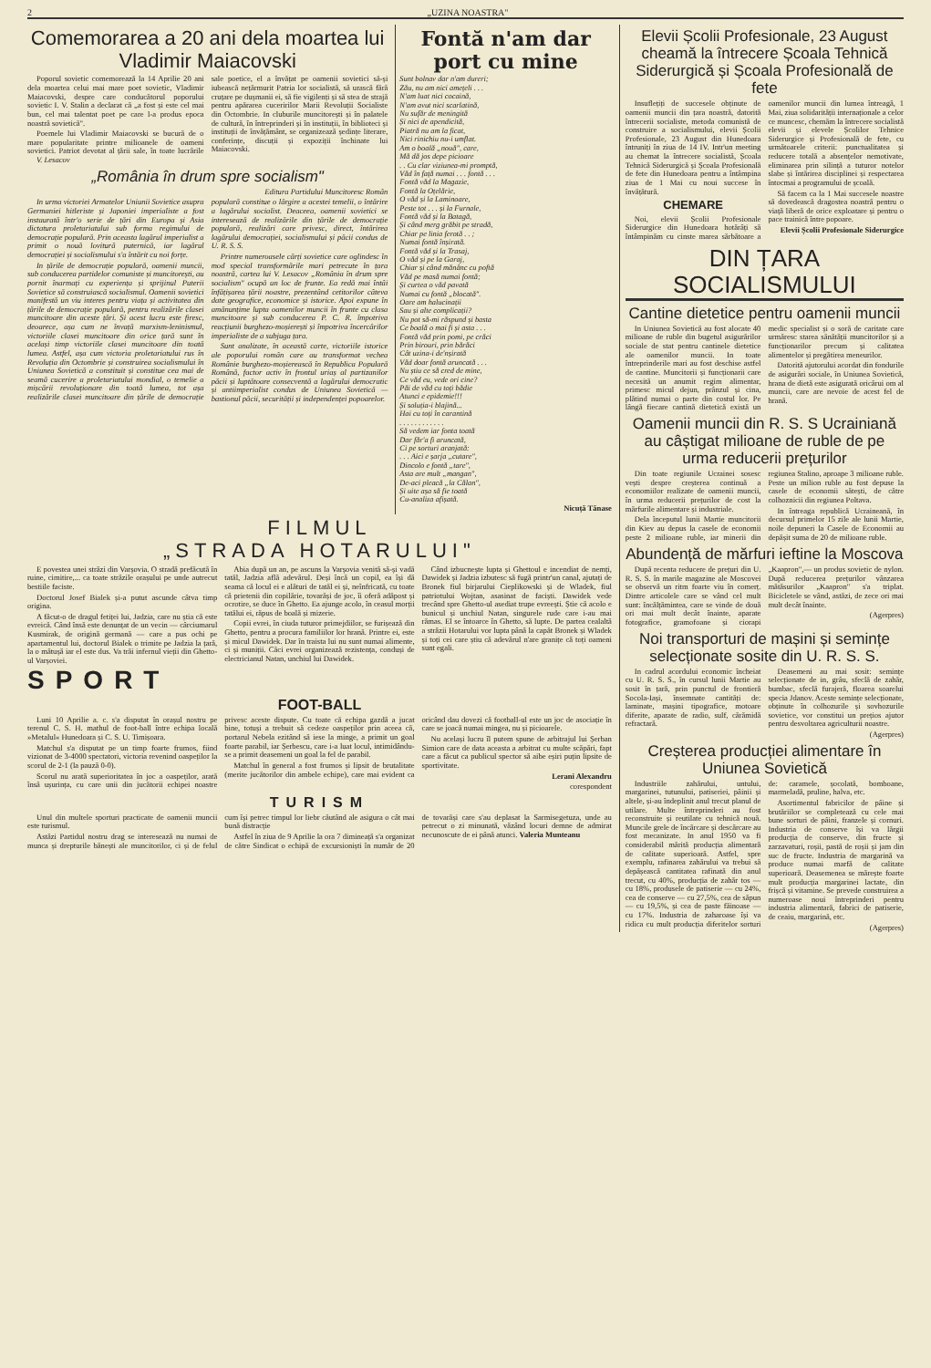2 „UZINA NOASTRA"
Comemorarea a 20 ani dela moartea lui Vladimir Maiacovski
Poporul sovietic comemorează la 14 Aprilie 20 ani dela moartea celui mai mare poet sovietic, Vladimir Maiacovski, despre care conducătorul poporului sovietic I. V. Stalin a declarat că „a fost și este cel mai bun, cel mai talentat poet pe care l-a produs epoca noastră sovietică".
Poemele lui Vladimir Maiacovski se bucură de o mare popularitate printre milioanele de oameni sovietici. Patriot devotat al țării sale, în toate lucrările sale poetice, el a învățat pe oamenii sovietici să-și iubească nețărmurit Patria lor socialistă, să urască fără cruțare pe dușmanii ei, să fie vigilenți și să stea de strajă pentru apărarea cuceririlor Marii Revoluții Socialiste din Octombrie. In cluburile muncitorești și în palatele de cultură, în întreprinderi și în instituții, în biblioteci și instituții de învățământ, se organizează ședințe literare, conferințe, discuții și expoziții închinate lui Maiacovski.
V. Lesacov
„România în drum spre socialism"
Editura Partidului Muncitoresc Român
In urma victoriei Armatelor Uniunii Sovietice asupra Germaniei hitleriste și Japoniei imperialiste a fost instaurată într'o serie de țări din Europa și Asia dictatura proletariatului sub forma regimului de democrație populară. Prin aceasta lagărul imperialist a primit o nouă lovitură puternică, iar lagărul democrației și socialismului s'a întărit cu noi forțe.
In țările de democrație populară, oamenii muncii, sub conducerea partidelor comuniste și muncitorești, au pornit înarmați cu experiența și sprijinul Puterii Sovietice să construiască socialismul. Oamenii sovietici manifestă un viu interes pentru viața și activitatea din țările de democrație populară, pentru realizările clasei muncitoare din aceste țări. Și acest lucru este firesc, deoarece, așa cum ne învață marxism-leninismul, victoriile clasei muncitoare din orice țară sunt în același timp victoriile clasei muncitoare din toată lumea. Astfel, așa cum victoria proletariatului rus în Revoluția din Octombrie și construirea socialismului în Uniunea Sovietică a constituit și constitue cea mai de seamă cucerire a proletariatului mondial, o temelie a mișcării revoluționare din toată lumea, tot așa realizările clasei muncitoare din țările de democrație populară constitue o lărgire a acestei temelii, o întărire a lagărului socialist. Deaceea, oamenii sovietici se interesează de realizările din țările de democrație populară, realizări care privesc, direct, întărirea lagărului democrației, socialismului și păcii condus de U. R. S. S.
Printre numeroasele cărți sovietice care oglindesc în mod special transformările mari petrecute în țara noastră, cartea lui V. Lesacov „România în drum spre socialism" ocupă un loc de frunte. Ea redă mai întâi înfățișarea țării noastre, prezentând cetitorilor câteva date geografice, economice și istorice. Apoi expune în amănunțime lupta oamenilor muncii în frunte cu clasa muncitoare și sub conducerea P. C. R. împotriva reacțiunii burghezo-moșierești și împotriva încercărilor imperialiste de a subjuga țara.
Sunt analizate, în această carte, victoriile istorice ale poporului român care au transformat vechea Românie burghezo-moșierească în Republica Populară Română, factor activ în frontul uriaș al partizanilor păcii și luptătoare consecventă a lagărului democratic și antiimperialist condus de Uniunea Sovietică — bastionul păcii, securității și independenței popoarelor.
Fontă n'am dar port cu mine
Sunt bolnav dar n'am dureri;
Zău, nu am nici amețeli . . .
N'am luat nici cocaină,
N'am avut nici scarlatină,
Nu sufăr de meningită
Și nici de apendicită,
Piatră nu am la ficat,
Nici rinichiu nu-i umflat.
Am o boală „nouă", care,
Mă dă jos depe picioare
. . Cu clar viziunea-mi promptă,
Văd în față numai . . . fontă . . .
Fontă văd la Magazie,
Fontă la Oțelărie,
O văd și la Laminoare,
Peste tot . . . și la Furnale,
Fontă văd și la Batagă,
Și când merg grăbit pe stradă,
Chiar pe linia ferotă . . ;
Numai fontă înșirată.
Fontă văd și la Trasaj,
O văd și pe la Garaj,
Chiar și când mănânc cu poftă
Văd pe masă numai fontă;
Și curtea o văd pavată
Numai cu fontă „blocată".
Oare am halucinații
Sau și alte complicații?
Nu pot să-mi răspund și basta
Ce boală o mai fi și asta . . .
Fontă văd prin pomi, pe crăci
Prin birouri, prin bărăci
Cât uzina-i de'nșirată
Văd doar fontă aruncată . . .
Nu știu ce să cred de mine,
Ce văd eu, vede ori cine?
Păi de văd cu toți bădie
Atunci e epidemie!!!
Și soluția-i blajină...
Hai cu toți în carantină
. . . . . . . . . . . .
Să vedem iar fonta toată
Dar făr'a fi aruncată,
Ci pe sorturi aranjată:
. . . Aici e șarja „cutare",
Dincolo e fontă „tare",
Asta are mult „mangan",
De-aci pleacă „la Călan",
Și uite așa să fie toată
Cu-analiza afișată.
Nicuță Tănase
FILMUL
„STRADA HOTARULUI"
E povestea unei străzi din Varșovia. O stradă prefăcută în ruine, cimitire,... ca toate străzile orașului pe unde autrecut bestiile faciste.
Doctorul Josef Bialek și-a putut ascunde câtva timp origina.
A făcut-o de dragul fetiței lui, Jadzia, care nu știa că este evreică. Când însă este denunțat de un vecin — cârciumarul Kusmirak, de origină germană — care a pus ochi pe apartamentul lui, doctorul Bialek o trimite pe Jadzia la țară, la o mătușă iar el este dus. Va trăi infernul vieții din Ghetto-ul Varșoviei.
Abia după un an, pe ascuns la Varșovia venită să-și vadă tatăl, Jadzia află adevărul. Deși încă un copil, ea își dă seama că locul ei e alături de tatăl ei și, neînfricată, cu toate că prietenii din copilărie, tovarăși de joc, îi oferă adăpost și ocrotire, se duce în Ghetto. Ea ajunge acolo, în ceasul morții tatălui ei, răpus de boală și mizerie.
Copii evrei, în ciuda tuturor primejdiilor, se furișează din Ghetto, pentru a procura familiilor lor hrană. Printre ei, este și micul Dawidek. Dar în traista lui nu sunt numai alimente, ci și muniții. Căci evrei organizează rezistența, conduși de electricianul Natan, unchiul lui Dawidek.
Când izbucnește lupta și Ghettoul e incendiat de nemți, Dawidek și Jadzia izbutesc să fugă printr'un canal, ajutați de Bronek fiul birjarului Cieplikowski și de Wladek, fiul patriotului Wojtan, asasinat de faciști. Dawidek vede trecând spre Ghetto-ul asediat trupe evreești. Știe că acolo e bunicul și unchiul Natan, singurele rude care i-au mai rămas. El se întoarce în Ghetto, să lupte. De partea cealaltă a străzii Hotarului vor lupta până la capăt Bronek și Wladek și toți cei care știu că adevărul n'are granițe că toți oameni sunt egali.
SPORT
FOOT-BALL
Luni 10 Aprilie a. c. s'a disputat în orașul nostru pe terenul C. S. H. mathul de foot-ball între echipa locală »Metalul« Hunedoara și C. S. U. Timișoara.
Matchul s'a disputat pe un timp foarte frumos, fiind vizionat de 3-4000 spectatori, victoria revenind oaspeților la scorul de 2-1 (la pauză 0-0).
Scorul nu arată superioritatea în joc a oaspeților, arată însă ușurința, cu care unii din jucătorii echipei noastre privesc aceste dispute. Cu toate că echipa gazdă a jucat bine, totuși a trebuit să cedeze oaspeților prin aceea că, portarul Nebela ezitând să iese la minge, a primit un goal foarte parabil, iar Șerbescu, care i-a luat locul, intimidându-se a primit deasemeni un goal la fel de parabil.
Matchul în general a fost frumos și lipsit de brutalitate (merite jucătorilor din ambele echipe), care mai evident ca oricând dau dovezi că football-ul este un joc de asociație în care se joacă numai mingea, nu și picioarele.
Nu același lucru îl putem spune de arbitrajul lui Șerban Simion care de data aceasta a arbitrat cu multe scăpări, fapt care a făcut ca publicul spector să aibe eșiri puțin lipsite de sportivitate.
Lerani Alexandru
corespondent
TURISM
Unul din multele sporturi practicate de oamenii muncii este turismul.
Astăzi Partidul nostru drag se interesează nu numai de munca și drepturile bănești ale muncitorilor, ci și de felul cum își petrec timpul lor liebr căutând ale asigura o cât mai bună distracție
Astfel în ziua de 9 Aprilie la ora 7 dimineață s'a organizat de către Sindicat o echipă de excursioniști în număr de 20 de tovarăși care s'au deplasat la Sarmisegetuza, unde au petrecut o zi minunată, văzând locuri demne de admirat necunoscute de ei până atunci. Valeria Munteanu
Elevii Școlii Profesionale, 23 August cheamă la întrecere Școala Tehnică Siderurgică și Școala Profesională de fete
Insuflețiți de succesele obținute de oamenii muncii din țara noastră, datorită întrecerii socialiste, metoda comunistă de construire a socialismului, elevii Școlii Profesionale, 23 August din Hunedoara întruniți în ziua de 14 IV. Intr'un meeting au chemat la întrecere socialistă, Școala Tehnică Siderurgică și Școala Profesională de fete din Hunedoara pentru a întâmpina ziua de 1 Mai cu noui succese în învățătură.
CHEMARE
Noi, elevii Școlii Profesionale Siderurgice din Hunedoara hotărâți să întâmpinăm cu cinste marea sărbătoare a oamenilor muncii din lumea întreagă, 1 Mai, ziua solidarității internaționale a celor ce muncesc, chemăm la întrecere socialistă elevii și elevele Școlilor Tehnice Siderurgice și Profesională de fete, cu următoarele criterii: punctualitatea și reducere totală a absențelor nemotivate, eliminarea prin silință a tuturor notelor slabe și întărirea disciplinei și respectarea întocmai a programului de școală.
Să facem ca la 1 Mai succesele noastre să dovedească dragostea noastră pentru o viață liberă de orice exploatare și pentru o pace trainică între popoare.
Elevii Școlii Profesionale Siderurgice
DIN ȚARA SOCIALISMULUI
Cantine dietetice pentru oamenii muncii
In Uniunea Sovietică au fost alocate 40 milioane de ruble din bugetul asigurărilor sociale de stat pentru cantinele dietetice ale oamenilor muncii. In toate întreprinderile mari au fost deschise astfel de cantine. Muncitorii și funcționarii care necesită un anumit regim alimentar, primesc micul dejun, prânzul și cina, plătind numai o parte din costul lor. Pe lângă fiecare cantină dietetică există un medic specialist și o soră de caritate care urmăresc starea sănătății muncitorilor și a funcționarilor precum și calitatea alimentelor și pregătirea meneurilor.
Datorită ajutorului acordat din fondurile de asigurări sociale, în Uniunea Sovietică, hrana de dietă este asigurată oricărui om al muncii, care are nevoie de acest fel de hrană.
Oamenii muncii din R. S. S Ucrainiană au câștigat milioane de ruble de pe urma reducerii prețurilor
Din toate regiunile Ucrainei sosesc vești despre creșterea continuă a economiilor realizate de oamenii muncii, în urma reducerii prețurilor de cost la mărfurile alimentare și industriale.
Dela începutul lunii Martie muncitorii din Kiev au depus la casele de economii peste 2 milioane ruble, iar minerii din regiunea Stalino, aproape 3 milioane ruble. Peste un milion ruble au fost depuse la casele de economii sătești, de către colhoznicii din regiunea Poltava.
In întreaga republică Ucraineană, în decursul primelor 15 zile ale lunii Martie, noile depuneri la Casele de Economii au depășit suma de 20 de milioane ruble.
Abundență de mărfuri ieftine la Moscova
După recenta reducere de prețuri din U. R. S. S. în marile magazine ale Moscovei se observă un ritm foarte viu în comerț. Dintre articolele care se vând cel mult sunt: încălțămintea, care se vinde de două ori mai mult decât înainte, aparate fotografice, gramofoane și ciorapi „Kaapron",— un produs sovietic de nylon. După reducerea prețurilor vânzarea mătăsurilor „Kaapron" s'a triplat. Bicicletele se vând, astăzi, de zece ori mai mult decât înainte.
(Agerpres)
Noi transporturi de mașini și semințe selecționate sosite din U. R. S. S.
In cadrul acordului economic încheiat cu U. R. S. S., în cursul lunii Martie au sosit în țară, prin punctul de frontieră Socola-Iași, însemnate cantități de: laminate, mașini tipografice, motoare diferite, aparate de radio, sulf, cărămidă refractară.
Deasemeni au mai sosit: semințe selecționate de in, grâu, sfeclă de zahăr, bumbac, sfeclă furajeră, floarea soarelui specia Jdanov. Aceste semințe selecționate, obținute în colhozurile și sovhozurile sovietice, vor constitui un prețios ajutor pentru desvoltarea agriculturii noastre.
(Agerpres)
Creșterea producției alimentare în Uniunea Sovietică
Industriile zahărului, untului, margarinei, tutunului, patiseriei, pâinii și altele, și-au îndeplinit anul trecut planul de utilare. Multe întreprinderi au fost reconstruite și reutilate cu tehnică nouă. Muncile grele de încărcare și descărcare au fost mecanizate. In anul 1950 va fi considerabil mărită producția alimentară de calitate superioară. Astfel, spre exemplu, rafinarea zahărului va trebui să depășească cantitatea rafinată din anul trecut, cu 40%, producția de zahăr tos — cu 18%, produsele de patiserie — cu 24%, cea de conserve — cu 27,5%, cea de săpun — cu 19,5%, și cea de paste făinoase — cu 17%. Industria de zaharoase își va ridica cu mult producția diferitelor sorturi de: caramele, șocolată, bomboane, marmeladă, pruline, halva, etc.
Asortimentul fabricilor de pâine și brutăriilor se completează cu cele mai bune sorturi de pâini, franzele și cornuri. Industria de conserve își va lărgii producția de conserve, din fructe și zarzavaturi, roșii, pastă de roșii și jam din suc de fructe. Industria de margarină va produce numai marfă de calitate superioară. Deasemenea se mărește foarte mult producția margarinei lactate, din frișcă și vitamine. Se prevede construirea a numeroase noui întreprinderi pentru industria alimentară, fabrici de patiserie, de ceaiu, margarină, etc.
(Agerpres)